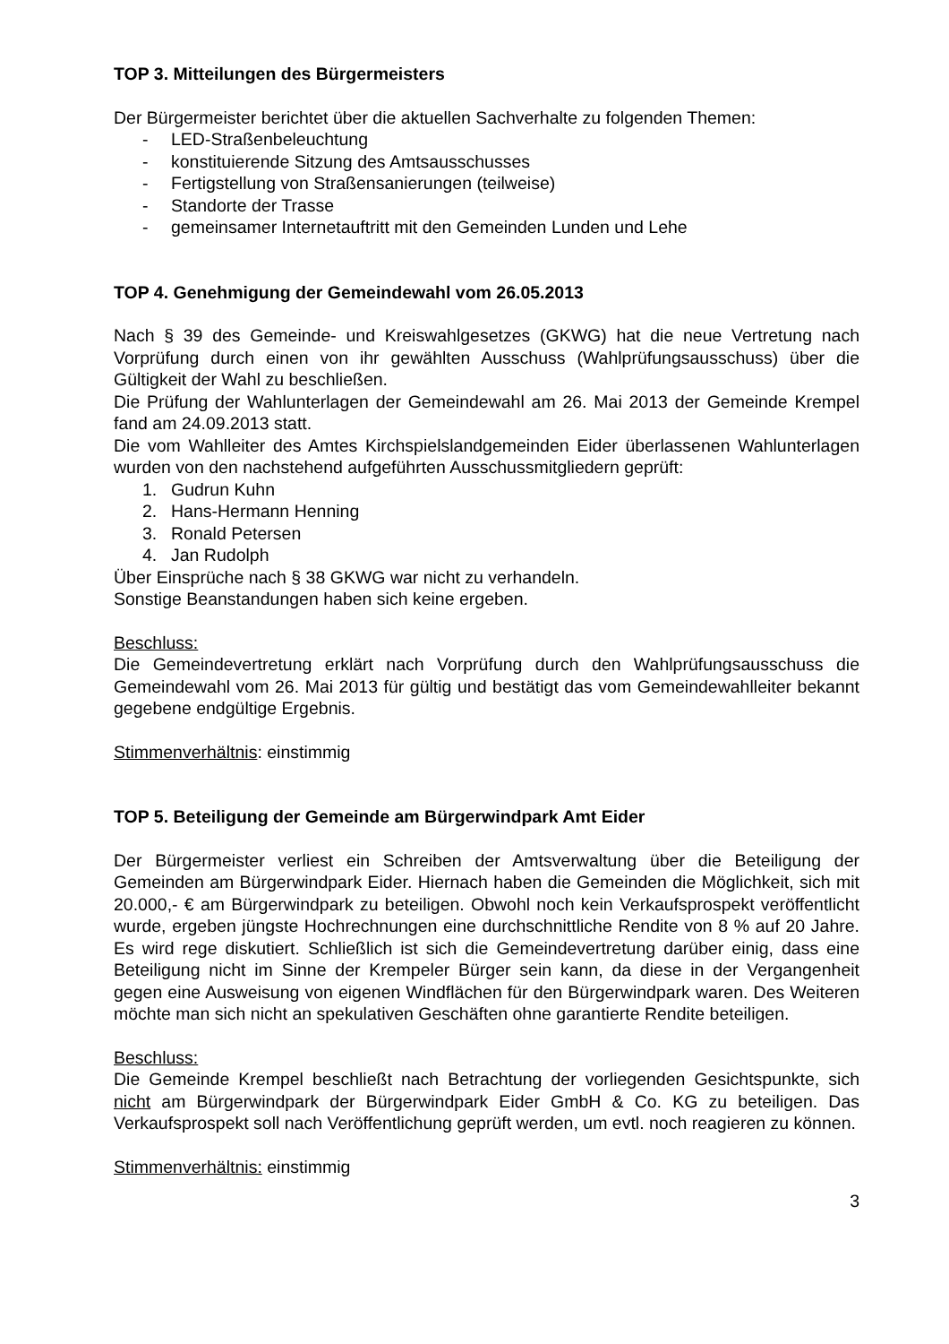TOP 3. Mitteilungen des Bürgermeisters
Der Bürgermeister berichtet über die aktuellen Sachverhalte zu folgenden Themen:
- LED-Straßenbeleuchtung
- konstituierende Sitzung des Amtsausschusses
- Fertigstellung von Straßensanierungen (teilweise)
- Standorte der Trasse
- gemeinsamer Internetauftritt mit den Gemeinden Lunden und Lehe
TOP 4. Genehmigung der Gemeindewahl vom 26.05.2013
Nach § 39 des Gemeinde- und Kreiswahlgesetzes (GKWG) hat die neue Vertretung nach Vorprüfung durch einen von ihr gewählten Ausschuss (Wahlprüfungsausschuss) über die Gültigkeit der Wahl zu beschließen.
Die Prüfung der Wahlunterlagen der Gemeindewahl am 26. Mai 2013 der Gemeinde Krempel fand am 24.09.2013 statt.
Die vom Wahlleiter des Amtes Kirchspielslandgemeinden Eider überlassenen Wahlunterlagen wurden von den nachstehend aufgeführten Ausschussmitgliedern geprüft:
1. Gudrun Kuhn
2. Hans-Hermann Henning
3. Ronald Petersen
4. Jan Rudolph
Über Einsprüche nach § 38 GKWG war nicht zu verhandeln.
Sonstige Beanstandungen haben sich keine ergeben.
Beschluss:
Die Gemeindevertretung erklärt nach Vorprüfung durch den Wahlprüfungsausschuss die Gemeindewahl vom 26. Mai 2013 für gültig und bestätigt das vom Gemeindewahlleiter bekannt gegebene endgültige Ergebnis.
Stimmenverhältnis: einstimmig
TOP 5. Beteiligung der Gemeinde am Bürgerwindpark Amt Eider
Der Bürgermeister verliest ein Schreiben der Amtsverwaltung über die Beteiligung der Gemeinden am Bürgerwindpark Eider. Hiernach haben die Gemeinden die Möglichkeit, sich mit 20.000,- € am Bürgerwindpark zu beteiligen. Obwohl noch kein Verkaufsprospekt veröffentlicht wurde, ergeben jüngste Hochrechnungen eine durchschnittliche Rendite von 8 % auf 20 Jahre. Es wird rege diskutiert. Schließlich ist sich die Gemeindevertretung darüber einig, dass eine Beteiligung nicht im Sinne der Krempeler Bürger sein kann, da diese in der Vergangenheit gegen eine Ausweisung von eigenen Windflächen für den Bürgerwindpark waren. Des Weiteren möchte man sich nicht an spekulativen Geschäften ohne garantierte Rendite beteiligen.
Beschluss:
Die Gemeinde Krempel beschließt nach Betrachtung der vorliegenden Gesichtspunkte, sich nicht am Bürgerwindpark der Bürgerwindpark Eider GmbH & Co. KG zu beteiligen. Das Verkaufsprospekt soll nach Veröffentlichung geprüft werden, um evtl. noch reagieren zu können.
Stimmenverhältnis: einstimmig
3